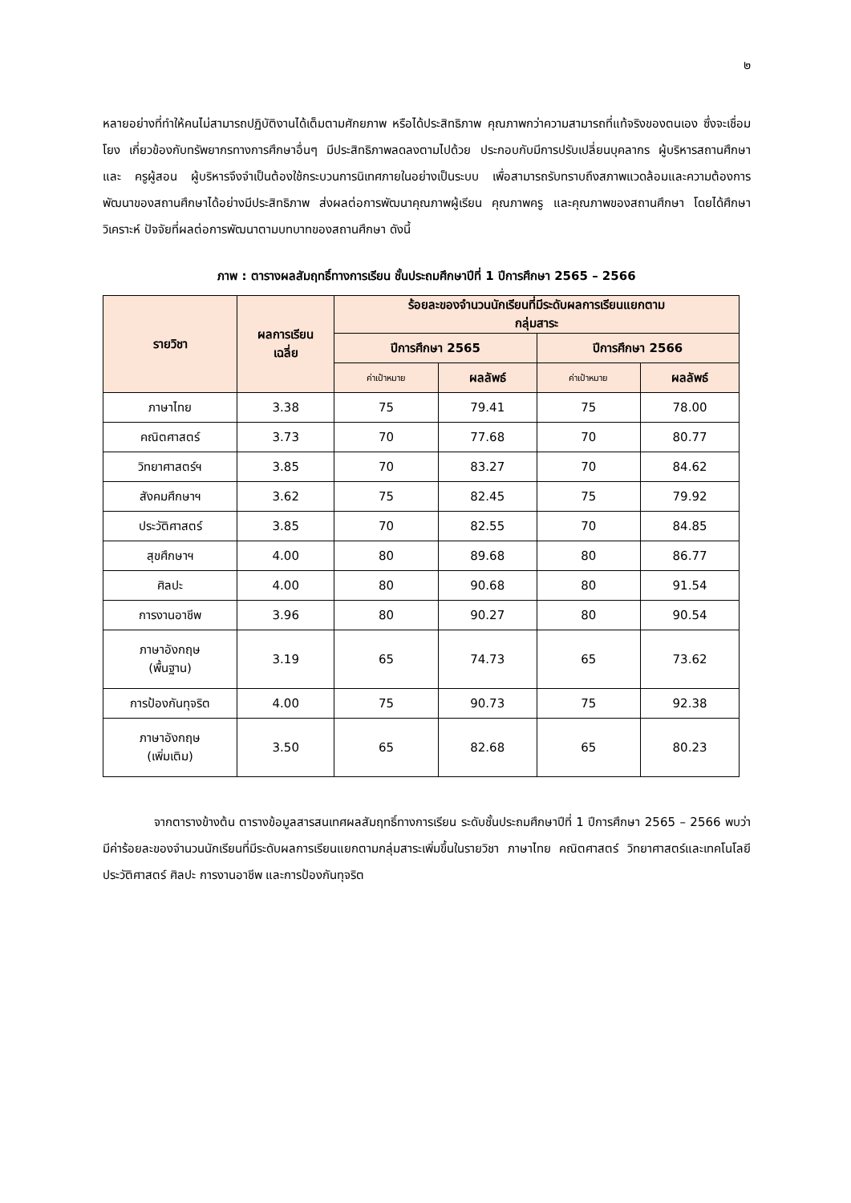๒
หลายอย่างที่ทำให้คนไม่สามารถปฏิบัติงานได้เต็มตามศักยภาพ หรือได้ประสิทธิภาพ คุณภาพกว่าความสามารถที่แท้จริงของตนเอง ซึ่งจะเชื่อมโยง เกี่ยวข้องกับทรัพยากรทางการศึกษาอื่นๆ มีประสิทธิภาพลดลงตามไปด้วย ประกอบกับมีการปรับเปลี่ยนบุคลากร ผู้บริหารสถานศึกษา และ ครูผู้สอน ผู้บริหารจึงจำเป็นต้องใช้กระบวนการนิเทศภายในอย่างเป็นระบบ เพื่อสามารถรับทราบถึงสภาพแวดล้อมและความต้องการพัฒนาของสถานศึกษาได้อย่างมีประสิทธิภาพ ส่งผลต่อการพัฒนาคุณภาพผู้เรียน คุณภาพครู และคุณภาพของสถานศึกษา โดยได้ศึกษา วิเคราะห์ ปัจจัยที่ผลต่อการพัฒนาตามบทบาทของสถานศึกษา ดังนี้
ภาพ : ตารางผลสัมฤทธิ์ทางการเรียน ชั้นประถมศึกษาปีที่ 1 ปีการศึกษา 2565 – 2566
| รายวิชา | ผลการเรียน เฉลี่ย | ร้อยละของจำนวนนักเรียนที่มีระดับผลการเรียนแยกตาม กลุ่มสาระ | | | |
| --- | --- | --- | --- | --- | --- |
| | | ปีการศึกษา 2565 | | ปีการศึกษา 2566 | |
| | | ค่าเป้าหมาย | ผลลัพธ์ | ค่าเป้าหมาย | ผลลัพธ์ |
| ภาษาไทย | 3.38 | 75 | 79.41 | 75 | 78.00 |
| คณิตศาสตร์ | 3.73 | 70 | 77.68 | 70 | 80.77 |
| วิทยาศาสตร์ฯ | 3.85 | 70 | 83.27 | 70 | 84.62 |
| สังคมศึกษาฯ | 3.62 | 75 | 82.45 | 75 | 79.92 |
| ประวัติศาสตร์ | 3.85 | 70 | 82.55 | 70 | 84.85 |
| สุขศึกษาฯ | 4.00 | 80 | 89.68 | 80 | 86.77 |
| ศิลปะ | 4.00 | 80 | 90.68 | 80 | 91.54 |
| การงานอาชีพ | 3.96 | 80 | 90.27 | 80 | 90.54 |
| ภาษาอังกฤษ (พื้นฐาน) | 3.19 | 65 | 74.73 | 65 | 73.62 |
| การป้องกันทุจริต | 4.00 | 75 | 90.73 | 75 | 92.38 |
| ภาษาอังกฤษ (เพิ่มเติม) | 3.50 | 65 | 82.68 | 65 | 80.23 |
จากตารางข้างต้น ตารางข้อมูลสารสนเทศผลสัมฤทธิ์ทางการเรียน ระดับชั้นประถมศึกษาปีที่ 1 ปีการศึกษา 2565 – 2566 พบว่า มีค่าร้อยละของจำนวนนักเรียนที่มีระดับผลการเรียนแยกตามกลุ่มสาระเพิ่มขึ้นในรายวิชา ภาษาไทย คณิตศาสตร์ วิทยาศาสตร์และเทคโนโลยี ประวัติศาสตร์ ศิลปะ การงานอาชีพ และการป้องกันทุจริต